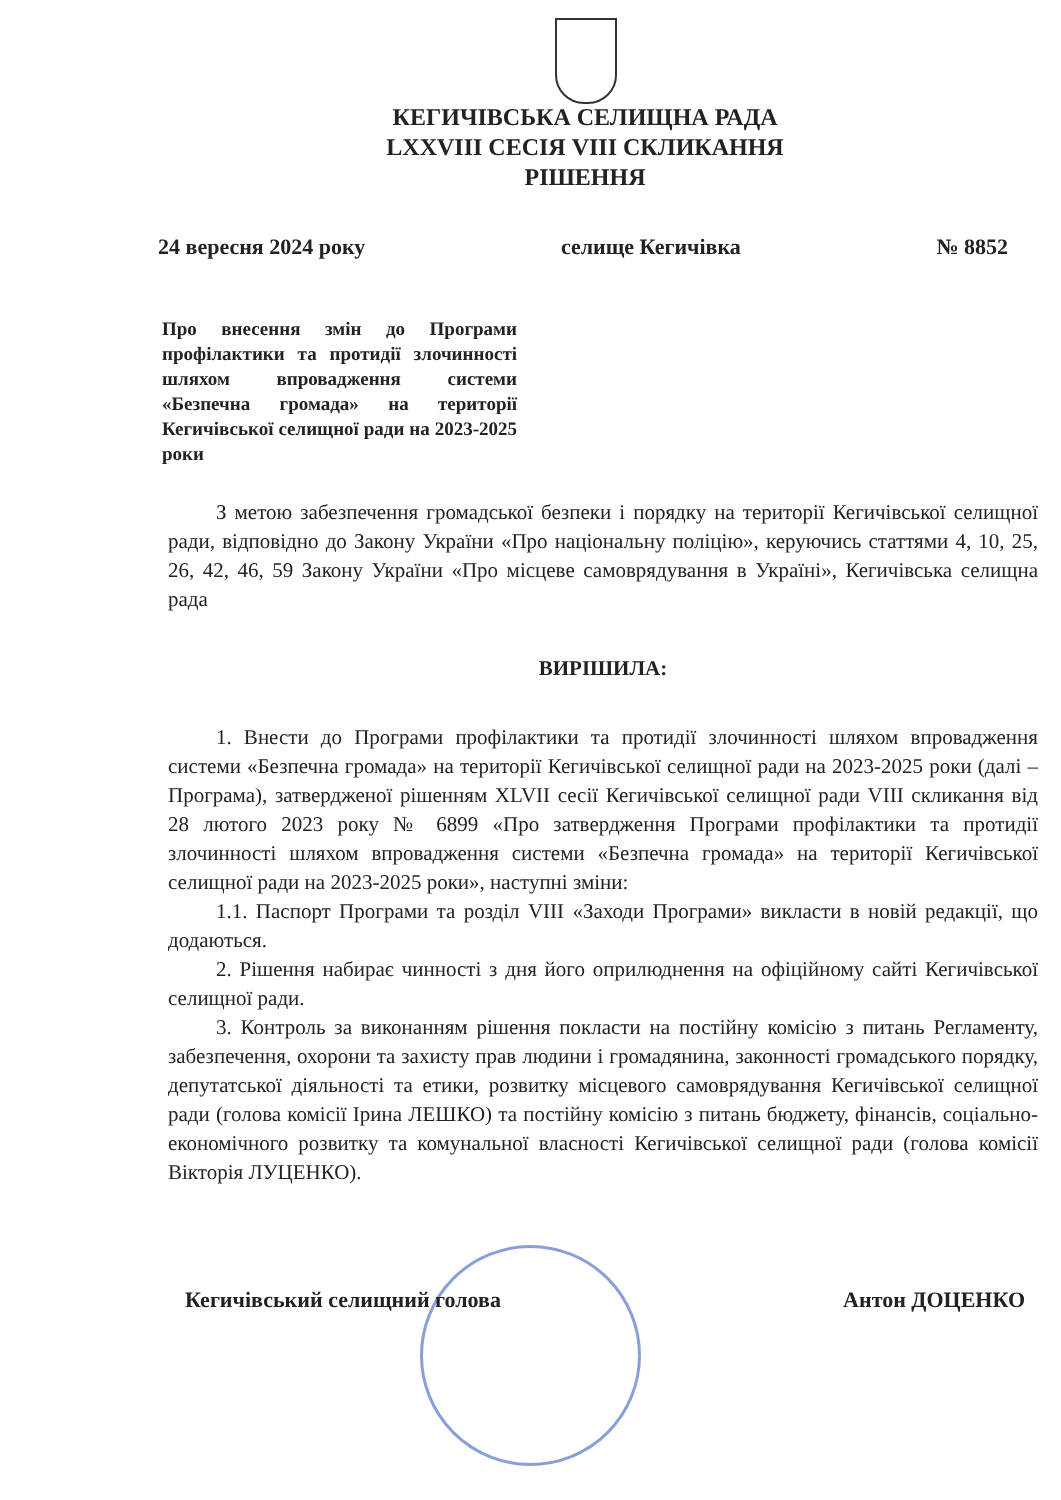КЕГИЧІВСЬКА СЕЛИЩНА РАДА
LXXVIII СЕСІЯ VIII СКЛИКАННЯ
РІШЕННЯ
24 вересня 2024 року селище Кегичівка № 8852
Про внесення змін до Програми профілактики та протидії злочинності шляхом впровадження системи «Безпечна громада» на території Кегичівської селищної ради на 2023-2025 роки
З метою забезпечення громадської безпеки і порядку на території Кегичівської селищної ради, відповідно до Закону України «Про національну поліцію», керуючись статтями 4, 10, 25, 26, 42, 46, 59 Закону України «Про місцеве самоврядування в Україні», Кегичівська селищна рада
ВИРІШИЛА:
1. Внести до Програми профілактики та протидії злочинності шляхом впровадження системи «Безпечна громада» на території Кегичівської селищної ради на 2023-2025 роки (далі – Програма), затвердженої рішенням XLVII сесії Кегичівської селищної ради VIII скликання від 28 лютого 2023 року № 6899 «Про затвердження Програми профілактики та протидії злочинності шляхом впровадження системи «Безпечна громада» на території Кегичівської селищної ради на 2023-2025 роки», наступні зміни:
1.1. Паспорт Програми та розділ VIII «Заходи Програми» викласти в новій редакції, що додаються.
2. Рішення набирає чинності з дня його оприлюднення на офіційному сайті Кегичівської селищної ради.
3. Контроль за виконанням рішення покласти на постійну комісію з питань Регламенту, забезпечення, охорони та захисту прав людини і громадянина, законності громадського порядку, депутатської діяльності та етики, розвитку місцевого самоврядування Кегичівської селищної ради (голова комісії Ірина ЛЕШКО) та постійну комісію з питань бюджету, фінансів, соціально-економічного розвитку та комунальної власності Кегичівської селищної ради (голова комісії Вікторія ЛУЦЕНКО).
Кегичівський селищний голова Антон ДОЦЕНКО